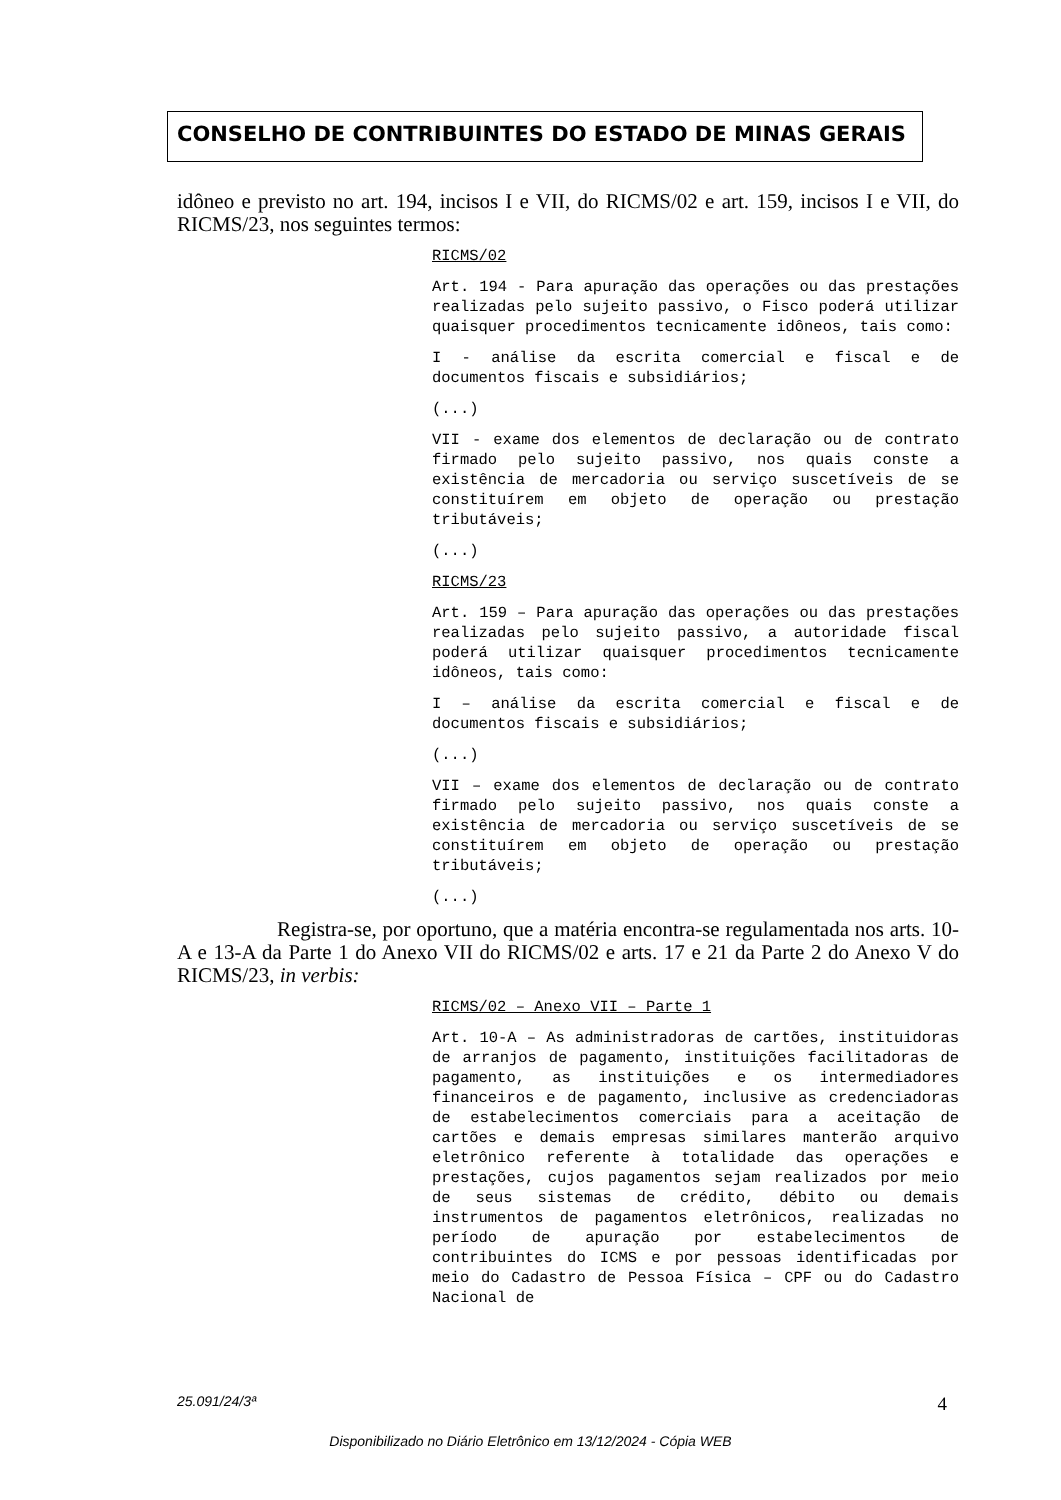CONSELHO DE CONTRIBUINTES DO ESTADO DE MINAS GERAIS
idôneo e previsto no art. 194, incisos I e VII, do RICMS/02 e art. 159, incisos I e VII, do RICMS/23, nos seguintes termos:
RICMS/02
Art. 194 - Para apuração das operações ou das prestações realizadas pelo sujeito passivo, o Fisco poderá utilizar quaisquer procedimentos tecnicamente idôneos, tais como:
I - análise da escrita comercial e fiscal e de documentos fiscais e subsidiários;
(...)
VII - exame dos elementos de declaração ou de contrato firmado pelo sujeito passivo, nos quais conste a existência de mercadoria ou serviço suscetíveis de se constituírem em objeto de operação ou prestação tributáveis;
(...)
RICMS/23
Art. 159 – Para apuração das operações ou das prestações realizadas pelo sujeito passivo, a autoridade fiscal poderá utilizar quaisquer procedimentos tecnicamente idôneos, tais como:
I – análise da escrita comercial e fiscal e de documentos fiscais e subsidiários;
(...)
VII – exame dos elementos de declaração ou de contrato firmado pelo sujeito passivo, nos quais conste a existência de mercadoria ou serviço suscetíveis de se constituírem em objeto de operação ou prestação tributáveis;
(...)
Registra-se, por oportuno, que a matéria encontra-se regulamentada nos arts. 10-A e 13-A da Parte 1 do Anexo VII do RICMS/02 e arts. 17 e 21 da Parte 2 do Anexo V do RICMS/23, in verbis:
RICMS/02 – Anexo VII – Parte 1
Art. 10-A – As administradoras de cartões, instituidoras de arranjos de pagamento, instituições facilitadoras de pagamento, as instituições e os intermediadores financeiros e de pagamento, inclusive as credenciadoras de estabelecimentos comerciais para a aceitação de cartões e demais empresas similares manterão arquivo eletrônico referente à totalidade das operações e prestações, cujos pagamentos sejam realizados por meio de seus sistemas de crédito, débito ou demais instrumentos de pagamentos eletrônicos, realizadas no período de apuração por estabelecimentos de contribuintes do ICMS e por pessoas identificadas por meio do Cadastro de Pessoa Física – CPF ou do Cadastro Nacional de
25.091/24/3ª 4
Disponibilizado no Diário Eletrônico em 13/12/2024 - Cópia WEB